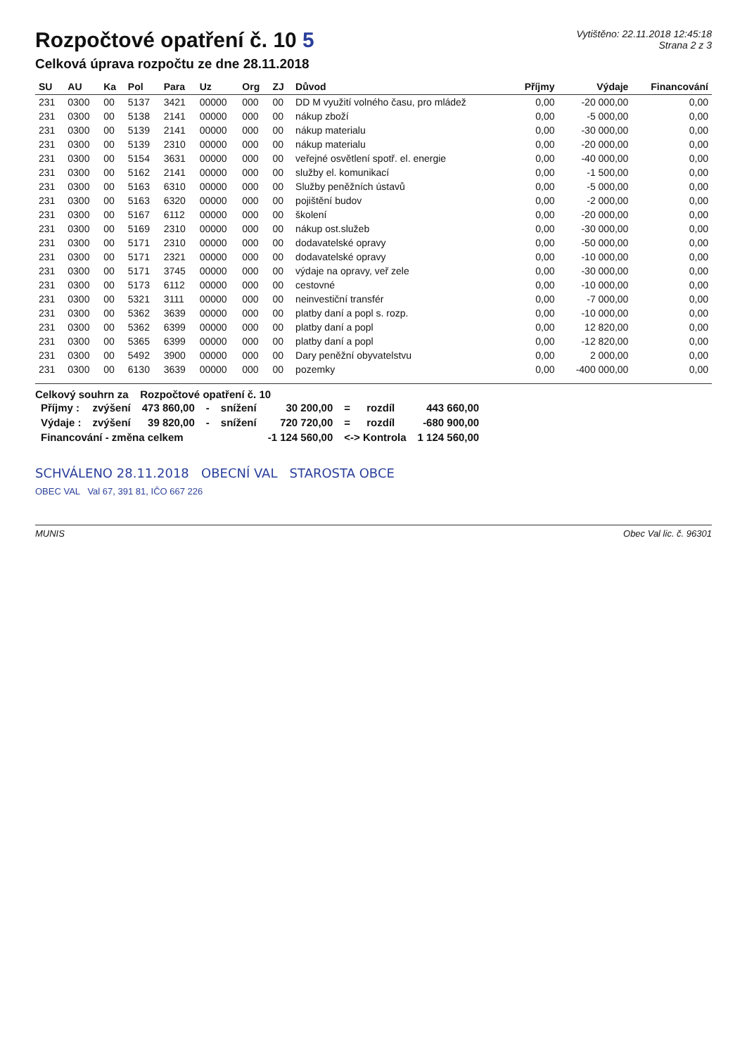Rozpočtové opatření č. 10 5
Celková úprava rozpočtu ze dne 28.11.2018
Vytištěno: 22.11.2018 12:45:18
Strana 2 z 3
| SU | AU | Ka | Pol | Para | Uz | Org | ZJ | Důvod | Příjmy | Výdaje | Financování |
| --- | --- | --- | --- | --- | --- | --- | --- | --- | --- | --- | --- |
| 231 | 0300 | 00 | 5137 | 3421 | 00000 | 000 | 00 | DD M využití volného času, pro mládež | 0,00 | -20 000,00 | 0,00 |
| 231 | 0300 | 00 | 5138 | 2141 | 00000 | 000 | 00 | nákup zboží | 0,00 | -5 000,00 | 0,00 |
| 231 | 0300 | 00 | 5139 | 2141 | 00000 | 000 | 00 | nákup materialu | 0,00 | -30 000,00 | 0,00 |
| 231 | 0300 | 00 | 5139 | 2310 | 00000 | 000 | 00 | nákup materialu | 0,00 | -20 000,00 | 0,00 |
| 231 | 0300 | 00 | 5154 | 3631 | 00000 | 000 | 00 | veřejné osvětlení spotř. el. energie | 0,00 | -40 000,00 | 0,00 |
| 231 | 0300 | 00 | 5162 | 2141 | 00000 | 000 | 00 | služby el. komunikací | 0,00 | -1 500,00 | 0,00 |
| 231 | 0300 | 00 | 5163 | 6310 | 00000 | 000 | 00 | Služby peněžních ústavů | 0,00 | -5 000,00 | 0,00 |
| 231 | 0300 | 00 | 5163 | 6320 | 00000 | 000 | 00 | pojištění budov | 0,00 | -2 000,00 | 0,00 |
| 231 | 0300 | 00 | 5167 | 6112 | 00000 | 000 | 00 | školení | 0,00 | -20 000,00 | 0,00 |
| 231 | 0300 | 00 | 5169 | 2310 | 00000 | 000 | 00 | nákup ost.služeb | 0,00 | -30 000,00 | 0,00 |
| 231 | 0300 | 00 | 5171 | 2310 | 00000 | 000 | 00 | dodavatelské opravy | 0,00 | -50 000,00 | 0,00 |
| 231 | 0300 | 00 | 5171 | 2321 | 00000 | 000 | 00 | dodavatelské opravy | 0,00 | -10 000,00 | 0,00 |
| 231 | 0300 | 00 | 5171 | 3745 | 00000 | 000 | 00 | výdaje na opravy, veř zele | 0,00 | -30 000,00 | 0,00 |
| 231 | 0300 | 00 | 5173 | 6112 | 00000 | 000 | 00 | cestovné | 0,00 | -10 000,00 | 0,00 |
| 231 | 0300 | 00 | 5321 | 3111 | 00000 | 000 | 00 | neinvestiční transfér | 0,00 | -7 000,00 | 0,00 |
| 231 | 0300 | 00 | 5362 | 3639 | 00000 | 000 | 00 | platby daní a popl s. rozp. | 0,00 | -10 000,00 | 0,00 |
| 231 | 0300 | 00 | 5362 | 6399 | 00000 | 000 | 00 | platby daní a popl | 0,00 | 12 820,00 | 0,00 |
| 231 | 0300 | 00 | 5365 | 6399 | 00000 | 000 | 00 | platby daní a popl | 0,00 | -12 820,00 | 0,00 |
| 231 | 0300 | 00 | 5492 | 3900 | 00000 | 000 | 00 | Dary peněžní obyvatelstvu | 0,00 | 2 000,00 | 0,00 |
| 231 | 0300 | 00 | 6130 | 3639 | 00000 | 000 | 00 | pozemky | 0,00 | -400 000,00 | 0,00 |
Celkový souhrn za Rozpočtové opatření č. 10
| Příjmy : | zvýšení | 473 860,00 | - | snížení | 30 200,00 | = | rozdíl | 443 660,00 |
| Výdaje : | zvýšení | 39 820,00 | - | snížení | 720 720,00 | = | rozdíl | -680 900,00 |
| Financování - změna celkem | | | | | -1 124 560,00 | <-> Kontrola | | 1 124 560,00 |
SCHVÁLENO 28.11.2018 OBECNÍ VAL STAROSTA OBCE
OBEC VAL Val 67, 391 81, IČO 667 226
MUNIS Obec Val lic. č. 96301